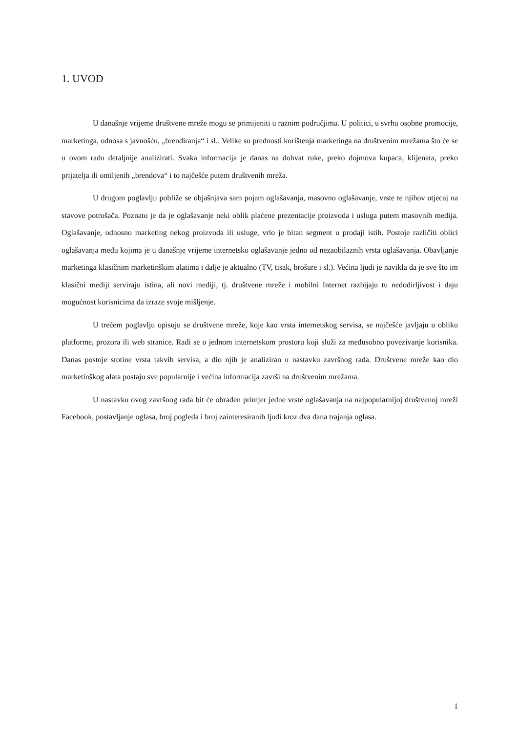1. UVOD
U današnje vrijeme društvene mreže mogu se primijeniti u raznim područjima. U politici, u svrhu osobne promocije, marketinga, odnosa s javnošću, „brendiranja“ i sl.. Velike su prednosti korištenja marketinga na društvenim mrežama što će se u ovom radu detaljnije analizirati. Svaka informacija je danas na dohvat ruke, preko dojmova kupaca, klijenata, preko prijatelja ili omiljenih „brendova“ i to najčešće putem društvenih mreža.
U drugom poglavlju pobliže se objašnjava sam pojam oglašavanja, masovno oglašavanje, vrste te njihov utjecaj na stavove potrošača. Poznato je da je oglašavanje neki oblik plaćene prezentacije proizvoda i usluga putem masovnih medija. Oglašavanje, odnosno marketing nekog proizvoda ili usluge, vrlo je bitan segment u prodaji istih. Postoje različiti oblici oglašavanja među kojima je u današnje vrijeme internetsko oglašavanje jedno od nezaobilaznih vrsta oglašavanja. Obavljanje marketinga klasičnim marketinškim alatima i dalje je aktualno (TV, tisak, brošure i sl.). Većina ljudi je navikla da je sve što im klasični mediji serviraju istina, ali novi mediji, tj. društvene mreže i mobilni Internet razbijaju tu nedodirljivost i daju mogućnost korisnicima da izraze svoje mišljenje.
U trećem poglavlju opisuju se društvene mreže, koje kao vrsta internetskog servisa, se najčešće javljaju u obliku platforme, prozora ili web stranice. Radi se o jednom internetskom prostoru koji služi za međusobno povezivanje korisnika. Danas postoje stotine vrsta takvih servisa, a dio njih je analiziran u nastavku završnog rada. Društvene mreže kao dio marketinškog alata postaju sve popularnije i većina informacija završi na društvenim mrežama.
U nastavku ovog završnog rada bit će obrađen primjer jedne vrste oglašavanja na najpopularnijoj društvenoj mreži Facebook, postavljanje oglasa, broj pogleda i broj zainteresiranih ljudi kroz dva dana trajanja oglasa.
1